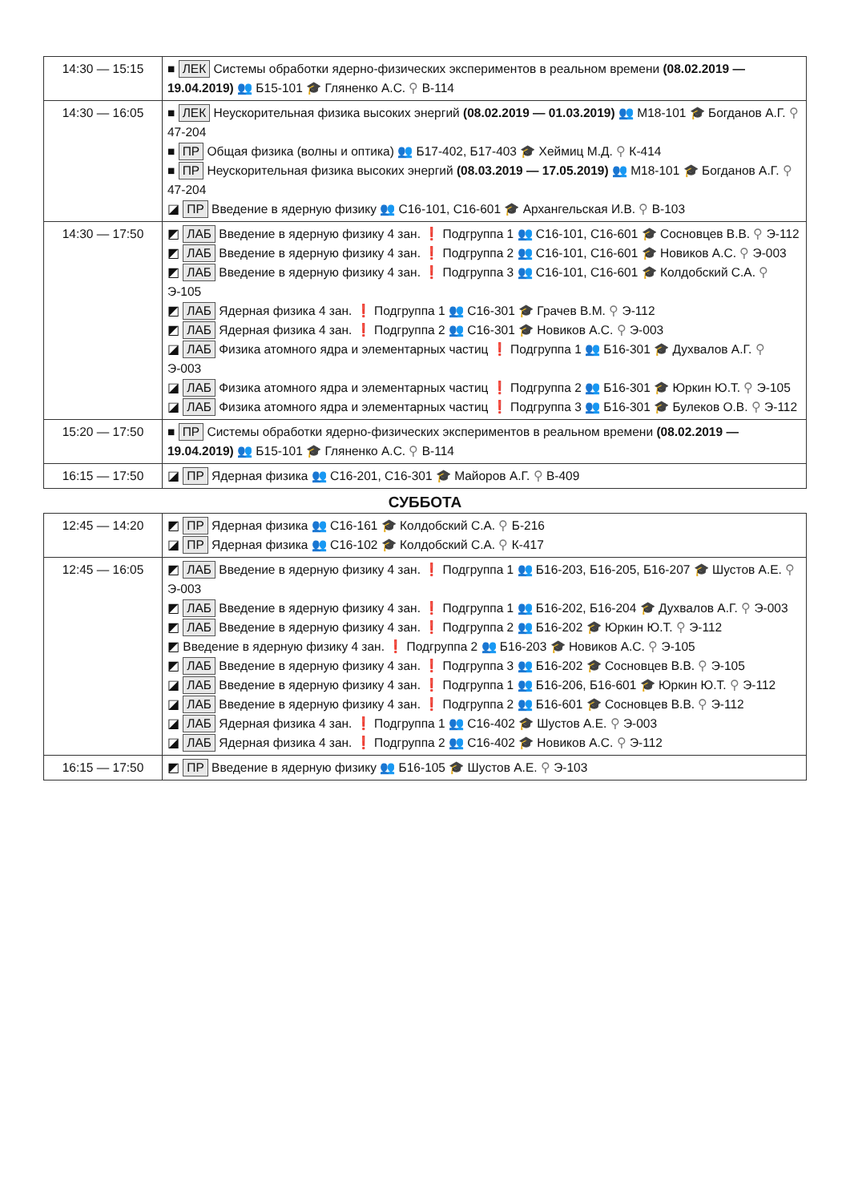| 14:30 — 15:15 | ■ ЛЕК Системы обработки ядерно-физических экспериментов в реальном времени (08.02.2019 — 19.04.2019) 👥 Б15-101 🎓 Гляненко А.С. ⚲ В-114 |
| 14:30 — 16:05 | ■ ЛЕК Неускорительная физика высоких энергий (08.02.2019 — 01.03.2019) 👥 М18-101 🎓 Богданов А.Г. ⚲ 47-204 ■ ПР Общая физика (волны и оптика) 👥 Б17-402, Б17-403 🎓 Хеймиц М.Д. ⚲ К-414 ■ ПР Неускорительная физика высоких энергий (08.03.2019 — 17.05.2019) 👥 М18-101 🎓 Богданов А.Г. ⚲ 47-204 ◪ ПР Введение в ядерную физику 👥 С16-101, С16-601 🎓 Архангельская И.В. ⚲ В-103 |
| 14:30 — 17:50 | ◩ ЛАБ Введение в ядерную физику 4 зан. ❗ Подгруппа 1 👥 С16-101, С16-601 🎓 Сосновцев В.В. ⚲ Э-112 ◩ ЛАБ Введение в ядерную физику 4 зан. ❗ Подгруппа 2 👥 С16-101, С16-601 🎓 Новиков А.С. ⚲ Э-003 ◩ ЛАБ Введение в ядерную физику 4 зан. ❗ Подгруппа 3 👥 С16-101, С16-601 🎓 Колдобский С.А. ⚲ Э-105 ◩ ЛАБ Ядерная физика 4 зан. ❗ Подгруппа 1 👥 С16-301 🎓 Грачев В.М. ⚲ Э-112 ◩ ЛАБ Ядерная физика 4 зан. ❗ Подгруппа 2 👥 С16-301 🎓 Новиков А.С. ⚲ Э-003 ◪ ЛАБ Физика атомного ядра и элементарных частиц ❗ Подгруппа 1 👥 Б16-301 🎓 Духвалов А.Г. ⚲ Э-003 ◪ ЛАБ Физика атомного ядра и элементарных частиц ❗ Подгруппа 2 👥 Б16-301 🎓 Юркин Ю.Т. ⚲ Э-105 ◪ ЛАБ Физика атомного ядра и элементарных частиц ❗ Подгруппа 3 👥 Б16-301 🎓 Булеков О.В. ⚲ Э-112 |
| 15:20 — 17:50 | ■ ПР Системы обработки ядерно-физических экспериментов в реальном времени (08.02.2019 — 19.04.2019) 👥 Б15-101 🎓 Гляненко А.С. ⚲ В-114 |
| 16:15 — 17:50 | ◪ ПР Ядерная физика 👥 С16-201, С16-301 🎓 Майоров А.Г. ⚲ В-409 |
СУББОТА
| 12:45 — 14:20 | ◩ ПР Ядерная физика 👥 С16-161 🎓 Колдобский С.А. ⚲ Б-216 ◪ ПР Ядерная физика 👥 С16-102 🎓 Колдобский С.А. ⚲ К-417 |
| 12:45 — 16:05 | ◩ ЛАБ Введение в ядерную физику 4 зан. ❗ Подгруппа 1 👥 Б16-203, Б16-205, Б16-207 🎓 Шустов А.Е. ⚲ Э-003 ◩ ЛАБ Введение в ядерную физику 4 зан. ❗ Подгруппа 1 👥 Б16-202, Б16-204 🎓 Духвалов А.Г. ⚲ Э-003 ◩ ЛАБ Введение в ядерную физику 4 зан. ❗ Подгруппа 2 👥 Б16-202 🎓 Юркин Ю.Т. ⚲ Э-112 ◩ Введение в ядерную физику 4 зан. ❗ Подгруппа 2 👥 Б16-203 🎓 Новиков А.С. ⚲ Э-105 ◩ ЛАБ Введение в ядерную физику 4 зан. ❗ Подгруппа 3 👥 Б16-202 🎓 Сосновцев В.В. ⚲ Э-105 ◪ ЛАБ Введение в ядерную физику 4 зан. ❗ Подгруппа 1 👥 Б16-206, Б16-601 🎓 Юркин Ю.Т. ⚲ Э-112 ◪ ЛАБ Введение в ядерную физику 4 зан. ❗ Подгруппа 2 👥 Б16-601 🎓 Сосновцев В.В. ⚲ Э-112 ◪ ЛАБ Ядерная физика 4 зан. ❗ Подгруппа 1 👥 С16-402 🎓 Шустов А.Е. ⚲ Э-003 ◪ ЛАБ Ядерная физика 4 зан. ❗ Подгруппа 2 👥 С16-402 🎓 Новиков А.С. ⚲ Э-112 |
| 16:15 — 17:50 | ◩ ПР Введение в ядерную физику 👥 Б16-105 🎓 Шустов А.Е. ⚲ Э-103 |